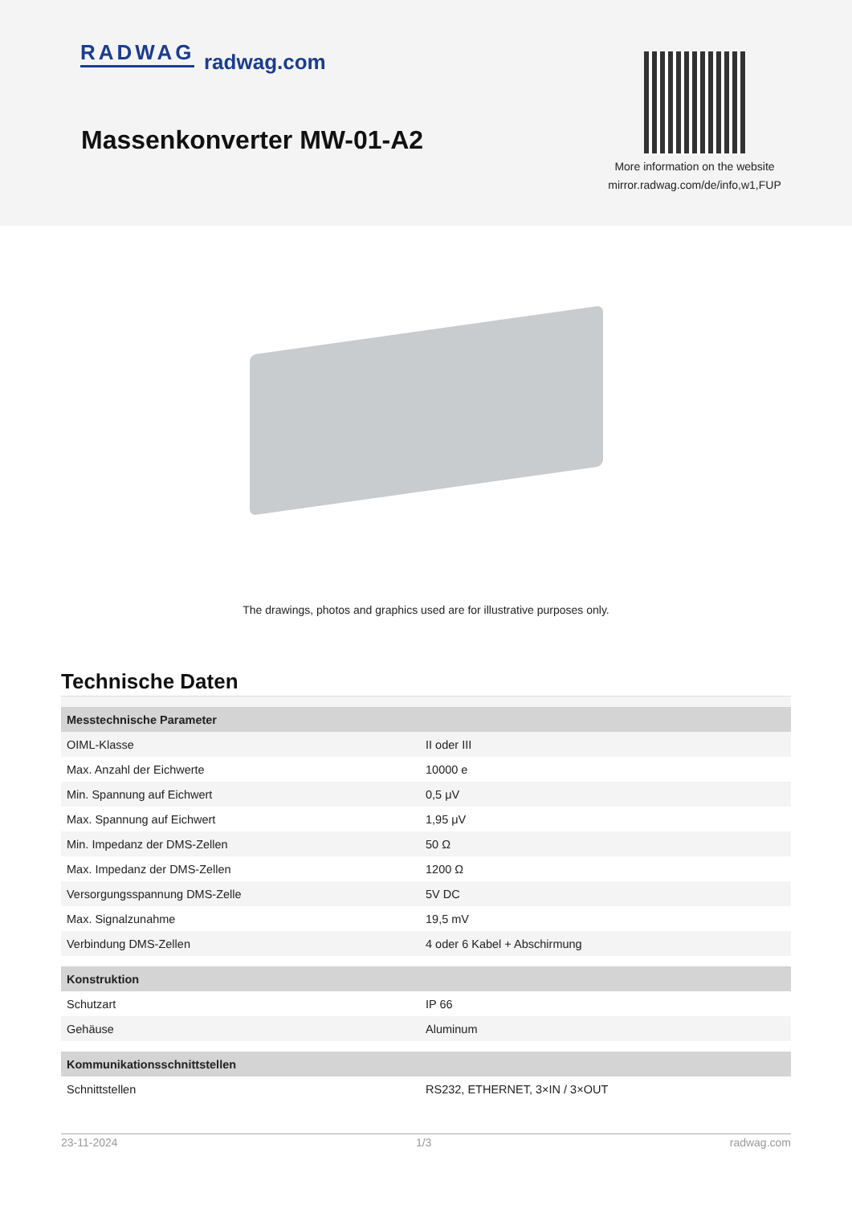RADWAG radwag.com
Massenkonverter MW-01-A2
More information on the website
mirror.radwag.com/de/info,w1,FUP
The drawings, photos and graphics used are for illustrative purposes only.
Technische Daten
| Messtechnische Parameter | |
| --- | --- |
| OIML-Klasse | II oder III |
| Max. Anzahl der Eichwerte | 10000 e |
| Min. Spannung auf Eichwert | 0,5 μV |
| Max. Spannung auf Eichwert | 1,95 μV |
| Min. Impedanz der DMS-Zellen | 50 Ω |
| Max. Impedanz der DMS-Zellen | 1200 Ω |
| Versorgungsspannung DMS-Zelle | 5V DC |
| Max. Signalzunahme | 19,5 mV |
| Verbindung DMS-Zellen | 4 oder 6 Kabel + Abschirmung |
| Konstruktion | |
| Schutzart | IP 66 |
| Gehäuse | Aluminum |
| Kommunikationsschnittstellen | |
| Schnittstellen | RS232, ETHERNET, 3×IN / 3×OUT |
23-11-2024 1/3 radwag.com